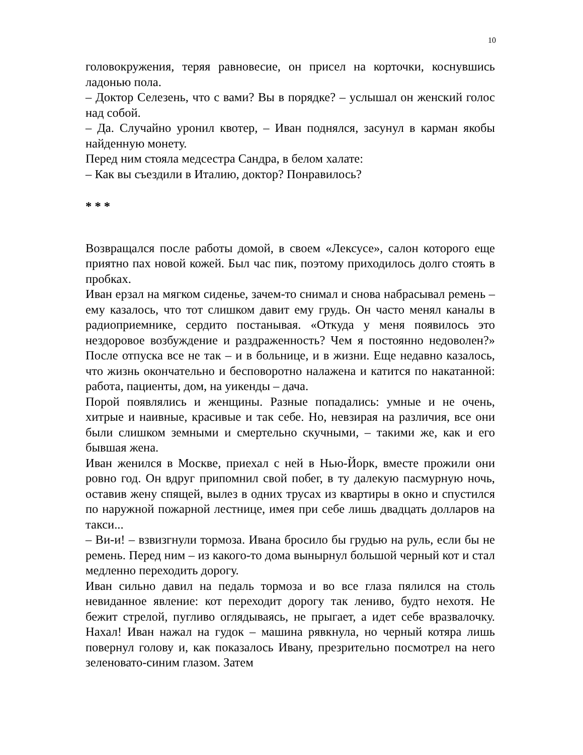10
головокружения, теряя равновесие, он присел на корточки, коснувшись ладонью пола.
– Доктор Селезень, что с вами? Вы в порядке? – услышал он женский голос над собой.
– Да. Случайно уронил квотер, – Иван поднялся, засунул в карман якобы найденную монету.
Перед ним стояла медсестра Сандра, в белом халате:
– Как вы съездили в Италию, доктор? Понравилось?
* * *
Возвращался после работы домой, в своем «Лексусе», салон которого еще приятно пах новой кожей. Был час пик, поэтому приходилось долго стоять в пробках.
Иван ерзал на мягком сиденье, зачем-то снимал и снова набрасывал ремень – ему казалось, что тот слишком давит ему грудь. Он часто менял каналы в радиоприемнике, сердито постанывая. «Откуда у меня появилось это нездоровое возбуждение и раздраженность? Чем я постоянно недоволен?» После отпуска все не так – и в больнице, и в жизни. Еще недавно казалось, что жизнь окончательно и бесповоротно налажена и катится по накатанной: работа, пациенты, дом, на уикенды – дача.
Порой появлялись и женщины. Разные попадались: умные и не очень, хитрые и наивные, красивые и так себе. Но, невзирая на различия, все они были слишком земными и смертельно скучными, – такими же, как и его бывшая жена.
Иван женился в Москве, приехал с ней в Нью-Йорк, вместе прожили они ровно год. Он вдруг припомнил свой побег, в ту далекую пасмурную ночь, оставив жену спящей, вылез в одних трусах из квартиры в окно и спустился по наружной пожарной лестнице, имея при себе лишь двадцать долларов на такси...
– Ви-и! – взвизгнули тормоза. Ивана бросило бы грудью на руль, если бы не ремень. Перед ним – из какого-то дома вынырнул большой черный кот и стал медленно переходить дорогу.
Иван сильно давил на педаль тормоза и во все глаза пялился на столь невиданное явление: кот переходит дорогу так лениво, будто нехотя. Не бежит стрелой, пугливо оглядываясь, не прыгает, а идет себе вразвалочку. Нахал! Иван нажал на гудок – машина рявкнула, но черный котяра лишь повернул голову и, как показалось Ивану, презрительно посмотрел на него зеленовато-синим глазом. Затем